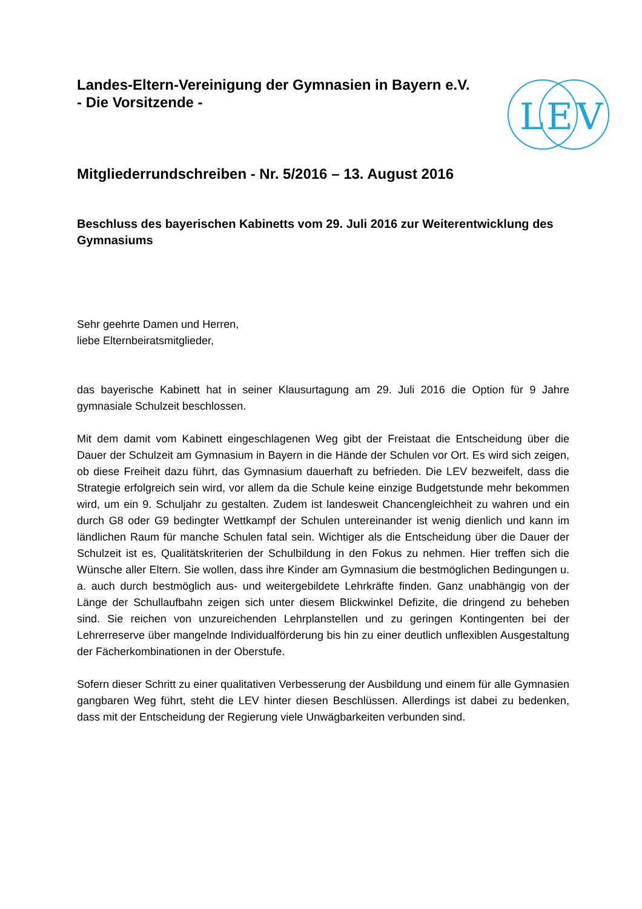L
E
V
Landes-Eltern-Vereinigung der Gymnasien in Bayern e.V.
- Die Vorsitzende -
Mitgliederrundschreiben - Nr. 5/2016 – 13. August 2016
Beschluss des bayerischen Kabinetts vom 29. Juli 2016 zur Weiterentwicklung des Gymnasiums
Sehr geehrte Damen und Herren,
liebe Elternbeiratsmitglieder,
das bayerische Kabinett hat in seiner Klausurtagung am 29. Juli 2016 die Option für 9 Jahre gymnasiale Schulzeit beschlossen.
Mit dem damit vom Kabinett eingeschlagenen Weg gibt der Freistaat die Entscheidung über die Dauer der Schulzeit am Gymnasium in Bayern in die Hände der Schulen vor Ort. Es wird sich zeigen, ob diese Freiheit dazu führt, das Gymnasium dauerhaft zu befrieden. Die LEV bezweifelt, dass die Strategie erfolgreich sein wird, vor allem da die Schule keine einzige Budgetstunde mehr bekommen wird, um ein 9. Schuljahr zu gestalten. Zudem ist landesweit Chancengleichheit zu wahren und ein durch G8 oder G9 bedingter Wettkampf der Schulen untereinander ist wenig dienlich und kann im ländlichen Raum für manche Schulen fatal sein. Wichtiger als die Entscheidung über die Dauer der Schulzeit ist es, Qualitätskriterien der Schulbildung in den Fokus zu nehmen. Hier treffen sich die Wünsche aller Eltern. Sie wollen, dass ihre Kinder am Gymnasium die bestmöglichen Bedingungen u. a. auch durch bestmöglich aus- und weitergebildete Lehrkräfte finden. Ganz unabhängig von der Länge der Schullaufbahn zeigen sich unter diesem Blickwinkel Defizite, die dringend zu beheben sind. Sie reichen von unzureichenden Lehrplanstellen und zu geringen Kontingenten bei der Lehrerreserve über mangelnde Individualförderung bis hin zu einer deutlich unflexiblen Ausgestaltung der Fächerkombinationen in der Oberstufe.
Sofern dieser Schritt zu einer qualitativen Verbesserung der Ausbildung und einem für alle Gymnasien gangbaren Weg führt, steht die LEV hinter diesen Beschlüssen. Allerdings ist dabei zu bedenken, dass mit der Entscheidung der Regierung viele Unwägbarkeiten verbunden sind.